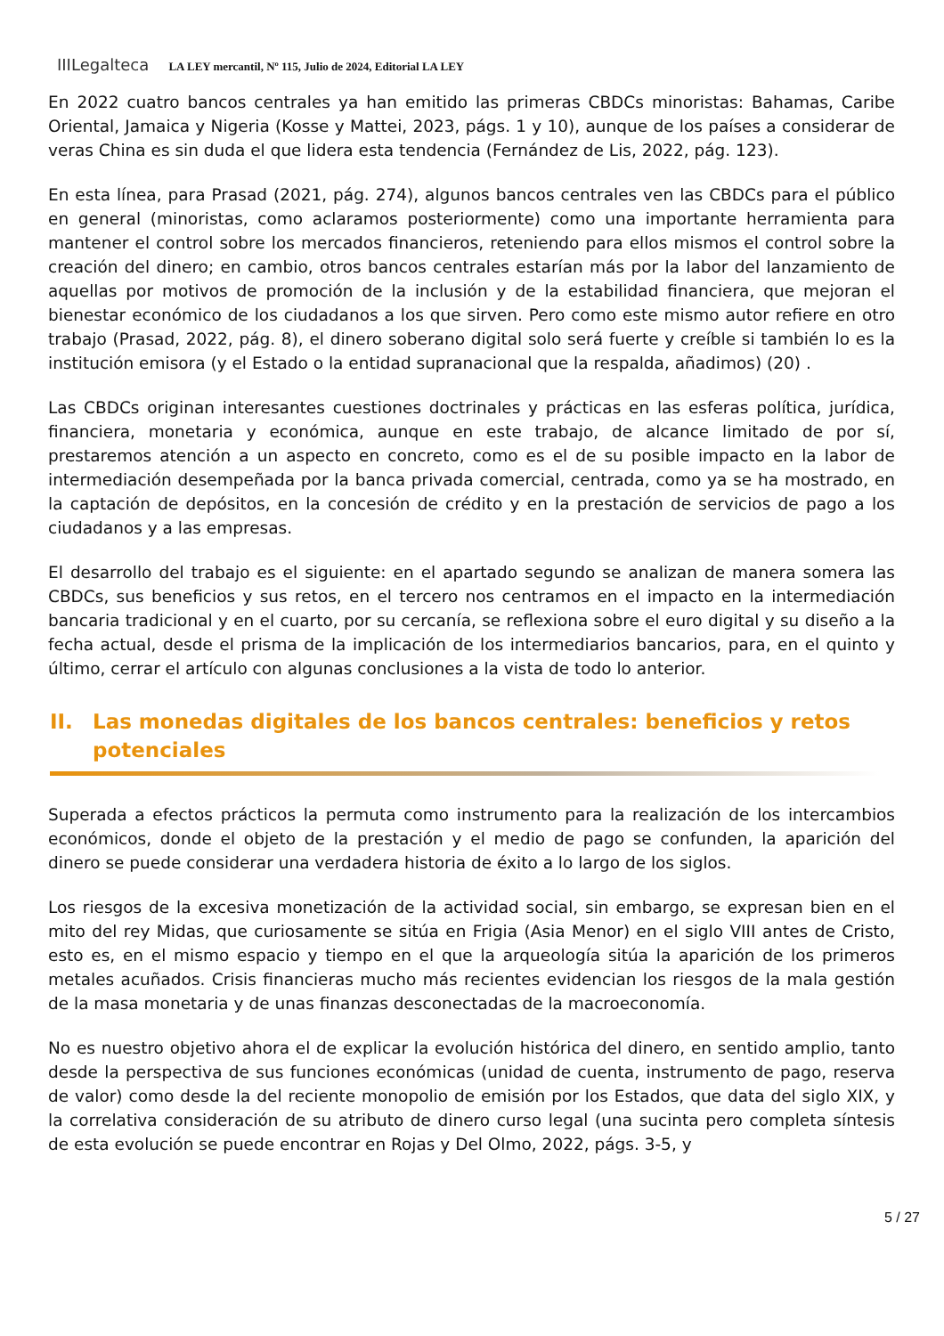IIILegalteca LA LEY mercantil, Nº 115, Julio de 2024, Editorial LA LEY
En 2022 cuatro bancos centrales ya han emitido las primeras CBDCs minoristas: Bahamas, Caribe Oriental, Jamaica y Nigeria (Kosse y Mattei, 2023, págs. 1 y 10), aunque de los países a considerar de veras China es sin duda el que lidera esta tendencia (Fernández de Lis, 2022, pág. 123).
En esta línea, para Prasad (2021, pág. 274), algunos bancos centrales ven las CBDCs para el público en general (minoristas, como aclaramos posteriormente) como una importante herramienta para mantener el control sobre los mercados financieros, reteniendo para ellos mismos el control sobre la creación del dinero; en cambio, otros bancos centrales estarían más por la labor del lanzamiento de aquellas por motivos de promoción de la inclusión y de la estabilidad financiera, que mejoran el bienestar económico de los ciudadanos a los que sirven. Pero como este mismo autor refiere en otro trabajo (Prasad, 2022, pág. 8), el dinero soberano digital solo será fuerte y creíble si también lo es la institución emisora (y el Estado o la entidad supranacional que la respalda, añadimos) (20) .
Las CBDCs originan interesantes cuestiones doctrinales y prácticas en las esferas política, jurídica, financiera, monetaria y económica, aunque en este trabajo, de alcance limitado de por sí, prestaremos atención a un aspecto en concreto, como es el de su posible impacto en la labor de intermediación desempeñada por la banca privada comercial, centrada, como ya se ha mostrado, en la captación de depósitos, en la concesión de crédito y en la prestación de servicios de pago a los ciudadanos y a las empresas.
El desarrollo del trabajo es el siguiente: en el apartado segundo se analizan de manera somera las CBDCs, sus beneficios y sus retos, en el tercero nos centramos en el impacto en la intermediación bancaria tradicional y en el cuarto, por su cercanía, se reflexiona sobre el euro digital y su diseño a la fecha actual, desde el prisma de la implicación de los intermediarios bancarios, para, en el quinto y último, cerrar el artículo con algunas conclusiones a la vista de todo lo anterior.
II. Las monedas digitales de los bancos centrales: beneficios y retos potenciales
Superada a efectos prácticos la permuta como instrumento para la realización de los intercambios económicos, donde el objeto de la prestación y el medio de pago se confunden, la aparición del dinero se puede considerar una verdadera historia de éxito a lo largo de los siglos.
Los riesgos de la excesiva monetización de la actividad social, sin embargo, se expresan bien en el mito del rey Midas, que curiosamente se sitúa en Frigia (Asia Menor) en el siglo VIII antes de Cristo, esto es, en el mismo espacio y tiempo en el que la arqueología sitúa la aparición de los primeros metales acuñados. Crisis financieras mucho más recientes evidencian los riesgos de la mala gestión de la masa monetaria y de unas finanzas desconectadas de la macroeconomía.
No es nuestro objetivo ahora el de explicar la evolución histórica del dinero, en sentido amplio, tanto desde la perspectiva de sus funciones económicas (unidad de cuenta, instrumento de pago, reserva de valor) como desde la del reciente monopolio de emisión por los Estados, que data del siglo XIX, y la correlativa consideración de su atributo de dinero curso legal (una sucinta pero completa síntesis de esta evolución se puede encontrar en Rojas y Del Olmo, 2022, págs. 3-5, y
5 / 27